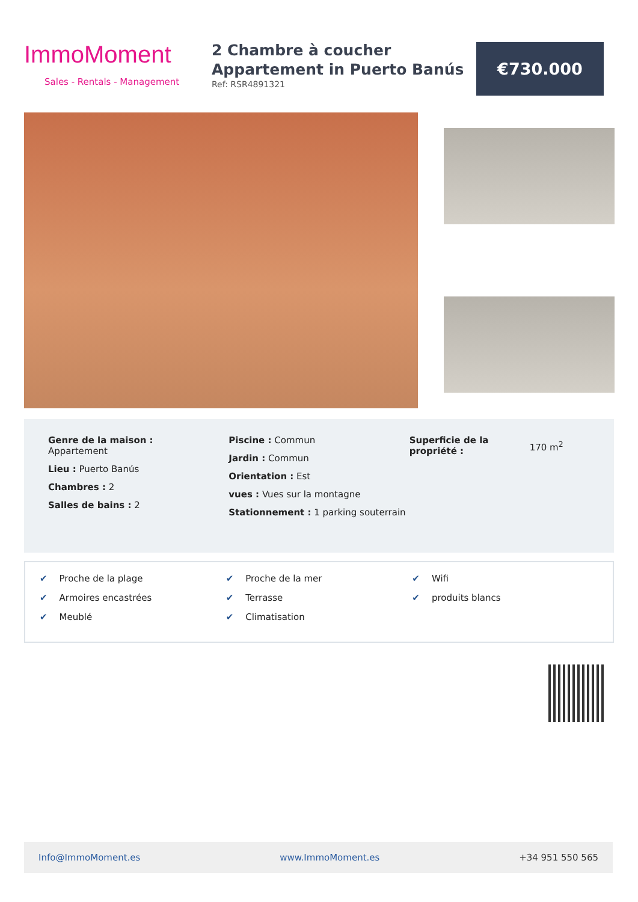ImmoMoment
Sales - Rentals - Management
2 Chambre à coucher Appartement in Puerto Banús
Ref: RSR4891321
€730.000
Genre de la maison :
Appartement
Lieu : Puerto Banús
Chambres : 2
Salles de bains : 2
Piscine : Commun
Jardin : Commun
Orientation : Est
vues : Vues sur la montagne
Stationnement : 1 parking souterrain
Superficie de la propriété :
170 m<sup>2</sup>
✔ Proche de la plage
✔ Armoires encastrées
✔ Meublé
✔ Proche de la mer
✔ Terrasse
✔ Climatisation
✔ Wifi
✔ produits blancs
Info@ImmoMoment.es www.ImmoMoment.es +34 951 550 565